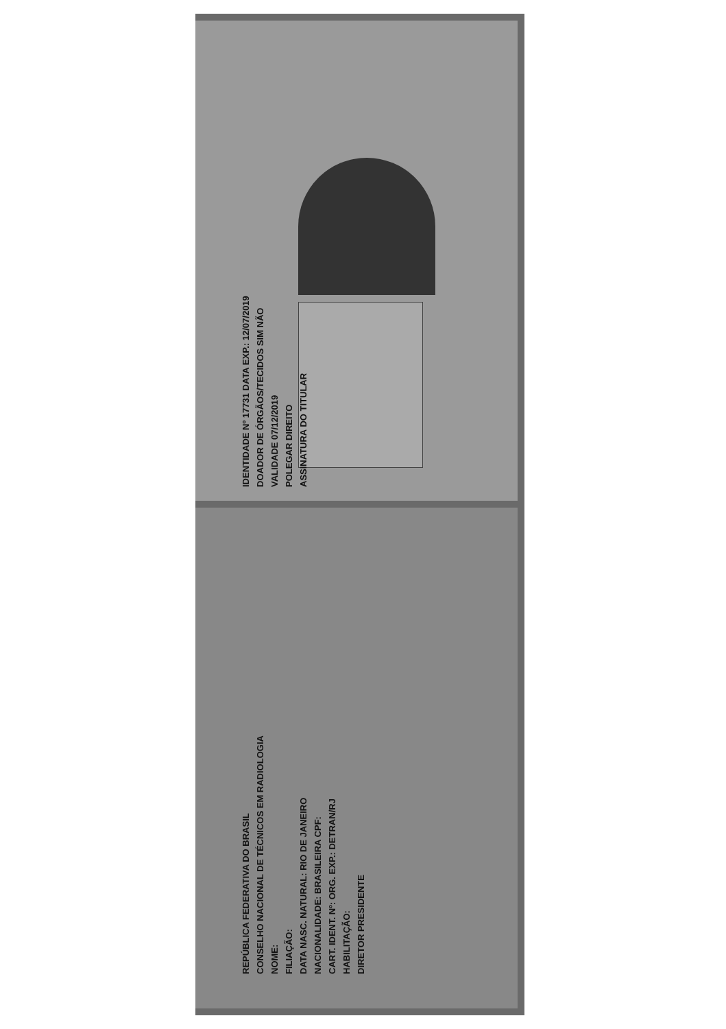IDENTIDADE Nº 17731 DATA EXP.: 12/07/2019
DOADOR DE ÓRGÃOS/TECIDOS SIM NÃO
VALIDADE 07/12/2019
POLEGAR DIREITO
ASSINATURA DO TITULAR
REPÚBLICA FEDERATIVA DO BRASIL
CONSELHO NACIONAL DE TÉCNICOS EM RADIOLOGIA
NOME:
FILIAÇÃO:
DATA NASC. NATURAL: RIO DE JANEIRO
NACIONALIDADE: BRASILEIRA CPF:
CART. IDENT. Nº: ORG. EXP.: DETRAN/RJ
HABILITAÇÃO:
DIRETOR PRESIDENTE